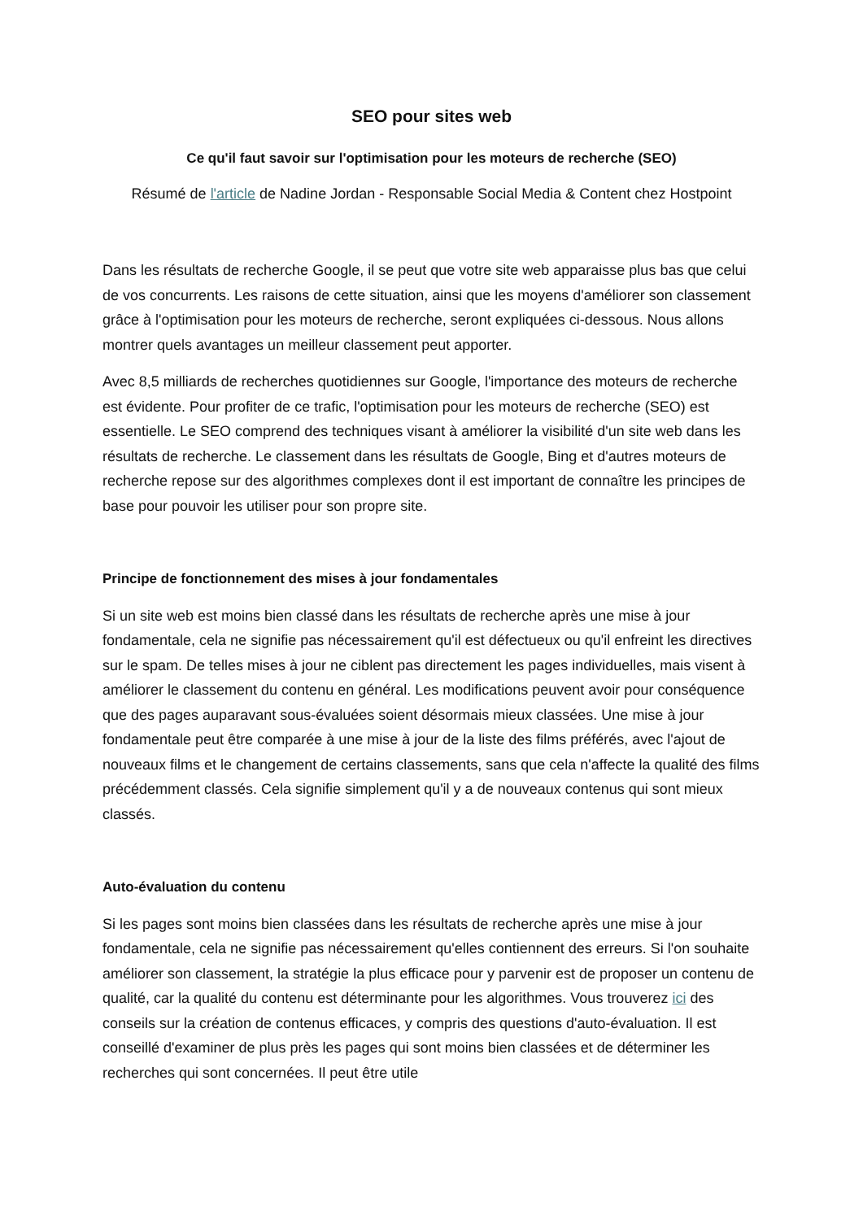SEO pour sites web
Ce qu'il faut savoir sur l'optimisation pour les moteurs de recherche (SEO)
Résumé de l'article de Nadine Jordan - Responsable Social Media & Content chez Hostpoint
Dans les résultats de recherche Google, il se peut que votre site web apparaisse plus bas que celui de vos concurrents. Les raisons de cette situation, ainsi que les moyens d'améliorer son classement grâce à l'optimisation pour les moteurs de recherche, seront expliquées ci-dessous. Nous allons montrer quels avantages un meilleur classement peut apporter.
Avec 8,5 milliards de recherches quotidiennes sur Google, l'importance des moteurs de recherche est évidente. Pour profiter de ce trafic, l'optimisation pour les moteurs de recherche (SEO) est essentielle. Le SEO comprend des techniques visant à améliorer la visibilité d'un site web dans les résultats de recherche. Le classement dans les résultats de Google, Bing et d'autres moteurs de recherche repose sur des algorithmes complexes dont il est important de connaître les principes de base pour pouvoir les utiliser pour son propre site.
Principe de fonctionnement des mises à jour fondamentales
Si un site web est moins bien classé dans les résultats de recherche après une mise à jour fondamentale, cela ne signifie pas nécessairement qu'il est défectueux ou qu'il enfreint les directives sur le spam. De telles mises à jour ne ciblent pas directement les pages individuelles, mais visent à améliorer le classement du contenu en général. Les modifications peuvent avoir pour conséquence que des pages auparavant sous-évaluées soient désormais mieux classées. Une mise à jour fondamentale peut être comparée à une mise à jour de la liste des films préférés, avec l'ajout de nouveaux films et le changement de certains classements, sans que cela n'affecte la qualité des films précédemment classés. Cela signifie simplement qu'il y a de nouveaux contenus qui sont mieux classés.
Auto-évaluation du contenu
Si les pages sont moins bien classées dans les résultats de recherche après une mise à jour fondamentale, cela ne signifie pas nécessairement qu'elles contiennent des erreurs. Si l'on souhaite améliorer son classement, la stratégie la plus efficace pour y parvenir est de proposer un contenu de qualité, car la qualité du contenu est déterminante pour les algorithmes. Vous trouverez ici des conseils sur la création de contenus efficaces, y compris des questions d'auto-évaluation. Il est conseillé d'examiner de plus près les pages qui sont moins bien classées et de déterminer les recherches qui sont concernées. Il peut être utile